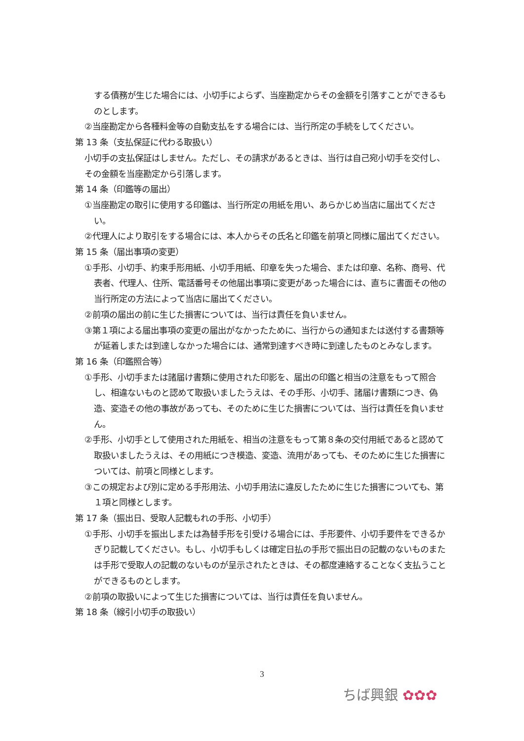する債務が生じた場合には、小切手によらず、当座勘定からその金額を引落すことができるものとします。
②当座勘定から各種料金等の自動支払をする場合には、当行所定の手続をしてください。
第 13 条（支払保証に代わる取扱い）
小切手の支払保証はしません。ただし、その請求があるときは、当行は自己宛小切手を交付し、その金額を当座勘定から引落します。
第 14 条（印鑑等の届出）
①当座勘定の取引に使用する印鑑は、当行所定の用紙を用い、あらかじめ当店に届出てください。
②代理人により取引をする場合には、本人からその氏名と印鑑を前項と同様に届出てください。
第 15 条（届出事項の変更）
①手形、小切手、約束手形用紙、小切手用紙、印章を失った場合、または印章、名称、商号、代表者、代理人、住所、電話番号その他届出事項に変更があった場合には、直ちに書面その他の当行所定の方法によって当店に届出てください。
②前項の届出の前に生じた損害については、当行は責任を負いません。
③第１項による届出事項の変更の届出がなかったために、当行からの通知または送付する書類等が延着しまたは到達しなかった場合には、通常到達すべき時に到達したものとみなします。
第 16 条（印鑑照合等）
①手形、小切手または諸届け書類に使用された印影を、届出の印鑑と相当の注意をもって照合し、相違ないものと認めて取扱いましたうえは、その手形、小切手、諸届け書類につき、偽造、変造その他の事故があっても、そのために生じた損害については、当行は責任を負いません。
②手形、小切手として使用された用紙を、相当の注意をもって第８条の交付用紙であると認めて取扱いましたうえは、その用紙につき模造、変造、流用があっても、そのために生じた損害については、前項と同様とします。
③この規定および別に定める手形用法、小切手用法に違反したために生じた損害についても、第１項と同様とします。
第 17 条（振出日、受取人記載もれの手形、小切手）
①手形、小切手を振出しまたは為替手形を引受ける場合には、手形要件、小切手要件をできるかぎり記載してください。もし、小切手もしくは確定日払の手形で振出日の記載のないものまたは手形で受取人の記載のないものが呈示されたときは、その都度連絡することなく支払うことができるものとします。
②前項の取扱いによって生じた損害については、当行は責任を負いません。
第 18 条（線引小切手の取扱い）
3
ちば興銀 ✿✿✿